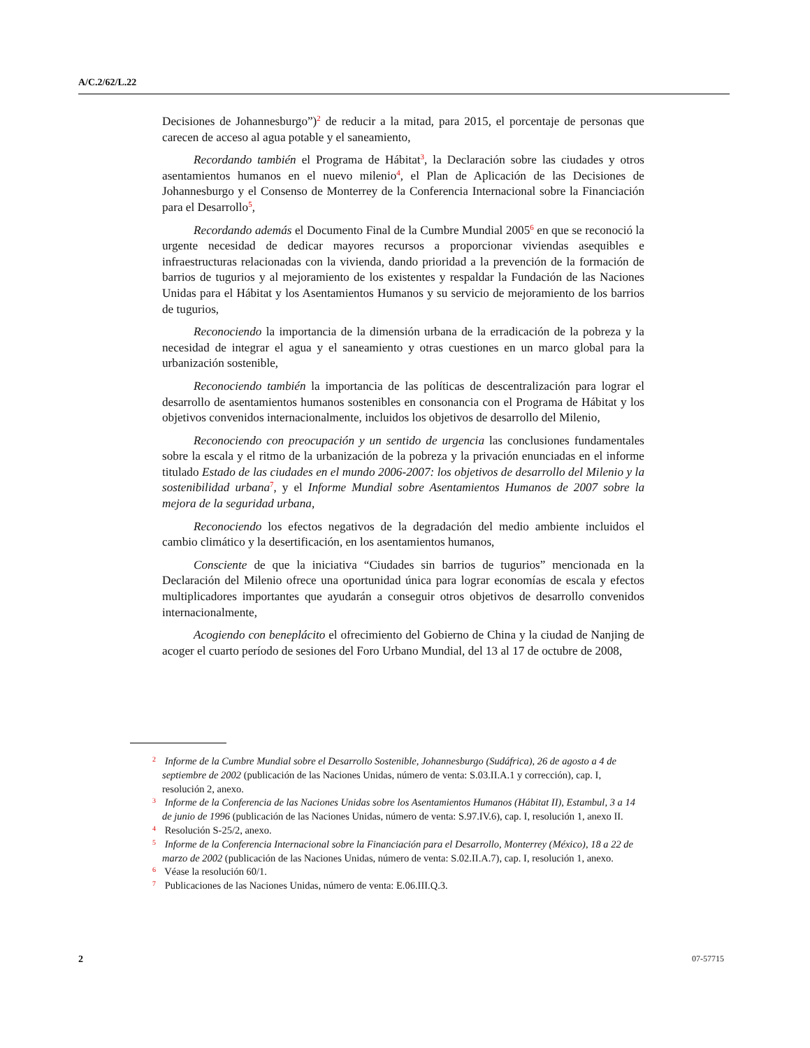A/C.2/62/L.22
Decisiones de Johannesburgo”)<sup>2</sup> de reducir a la mitad, para 2015, el porcentaje de personas que carecen de acceso al agua potable y el saneamiento,
Recordando también el Programa de Hábitat<sup>3</sup>, la Declaración sobre las ciudades y otros asentamientos humanos en el nuevo milenio<sup>4</sup>, el Plan de Aplicación de las Decisiones de Johannesburgo y el Consenso de Monterrey de la Conferencia Internacional sobre la Financiación para el Desarrollo<sup>5</sup>,
Recordando además el Documento Final de la Cumbre Mundial 2005<sup>6</sup> en que se reconoció la urgente necesidad de dedicar mayores recursos a proporcionar viviendas asequibles e infraestructuras relacionadas con la vivienda, dando prioridad a la prevención de la formación de barrios de tugurios y al mejoramiento de los existentes y respaldar la Fundación de las Naciones Unidas para el Hábitat y los Asentamientos Humanos y su servicio de mejoramiento de los barrios de tugurios,
Reconociendo la importancia de la dimensión urbana de la erradicación de la pobreza y la necesidad de integrar el agua y el saneamiento y otras cuestiones en un marco global para la urbanización sostenible,
Reconociendo también la importancia de las políticas de descentralización para lograr el desarrollo de asentamientos humanos sostenibles en consonancia con el Programa de Hábitat y los objetivos convenidos internacionalmente, incluidos los objetivos de desarrollo del Milenio,
Reconociendo con preocupación y un sentido de urgencia las conclusiones fundamentales sobre la escala y el ritmo de la urbanización de la pobreza y la privación enunciadas en el informe titulado Estado de las ciudades en el mundo 2006-2007: los objetivos de desarrollo del Milenio y la sostenibilidad urbana<sup>7</sup>, y el Informe Mundial sobre Asentamientos Humanos de 2007 sobre la mejora de la seguridad urbana,
Reconociendo los efectos negativos de la degradación del medio ambiente incluidos el cambio climático y la desertificación, en los asentamientos humanos,
Consciente de que la iniciativa “Ciudades sin barrios de tugurios” mencionada en la Declaración del Milenio ofrece una oportunidad única para lograr economías de escala y efectos multiplicadores importantes que ayudarán a conseguir otros objetivos de desarrollo convenidos internacionalmente,
Acogiendo con beneplácito el ofrecimiento del Gobierno de China y la ciudad de Nanjing de acoger el cuarto período de sesiones del Foro Urbano Mundial, del 13 al 17 de octubre de 2008,
<sup>2</sup> Informe de la Cumbre Mundial sobre el Desarrollo Sostenible, Johannesburgo (Sudáfrica), 26 de agosto a 4 de septiembre de 2002 (publicación de las Naciones Unidas, número de venta: S.03.II.A.1 y corrección), cap. I, resolución 2, anexo.
<sup>3</sup> Informe de la Conferencia de las Naciones Unidas sobre los Asentamientos Humanos (Hábitat II), Estambul, 3 a 14 de junio de 1996 (publicación de las Naciones Unidas, número de venta: S.97.IV.6), cap. I, resolución 1, anexo II.
<sup>4</sup> Resolución S-25/2, anexo.
<sup>5</sup> Informe de la Conferencia Internacional sobre la Financiación para el Desarrollo, Monterrey (México), 18 a 22 de marzo de 2002 (publicación de las Naciones Unidas, número de venta: S.02.II.A.7), cap. I, resolución 1, anexo.
<sup>6</sup> Véase la resolución 60/1.
<sup>7</sup> Publicaciones de las Naciones Unidas, número de venta: E.06.III.Q.3.
2 07-57715